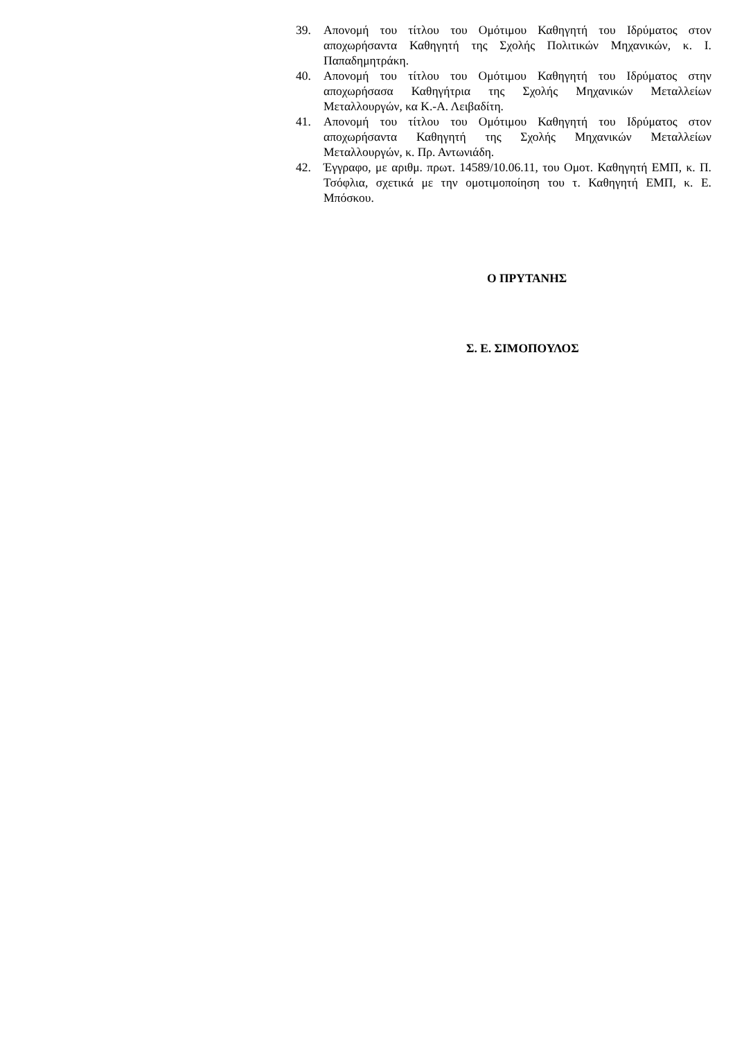39. Απονομή του τίτλου του Ομότιμου Καθηγητή του Ιδρύματος στον αποχωρήσαντα Καθηγητή της Σχολής Πολιτικών Μηχανικών, κ. Ι. Παπαδημητράκη.
40. Απονομή του τίτλου του Ομότιμου Καθηγητή του Ιδρύματος στην αποχωρήσασα Καθηγήτρια της Σχολής Μηχανικών Μεταλλείων Μεταλλουργών, κα Κ.-Α. Λειβαδίτη.
41. Απονομή του τίτλου του Ομότιμου Καθηγητή του Ιδρύματος στον αποχωρήσαντα Καθηγητή της Σχολής Μηχανικών Μεταλλείων Μεταλλουργών, κ. Πρ. Αντωνιάδη.
42. Έγγραφο, με αριθμ. πρωτ. 14589/10.06.11, του Ομοτ. Καθηγητή ΕΜΠ, κ. Π. Τσόφλια, σχετικά με την ομοτιμοποίηση του τ. Καθηγητή ΕΜΠ, κ. Ε. Μπόσκου.
Ο ΠΡΥΤΑΝΗΣ
Σ. Ε. ΣΙΜΟΠΟΥΛΟΣ